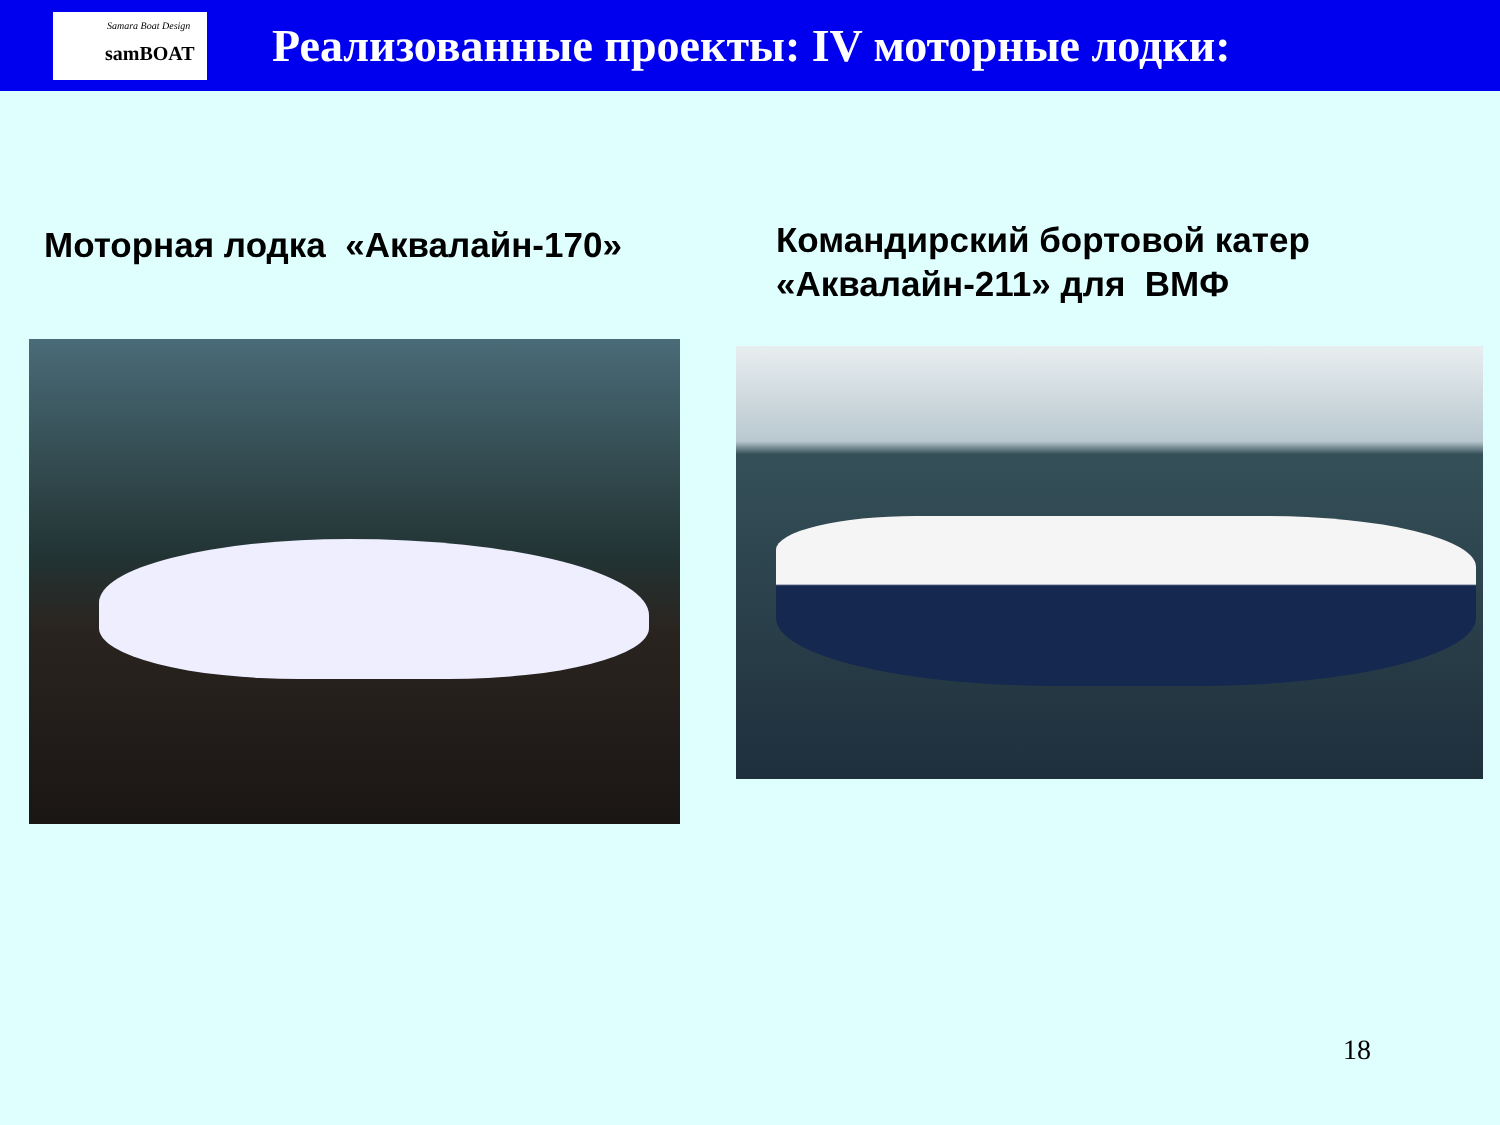Samara Boat Design
samBOAT
Реализованные проекты: IV моторные лодки:
Моторная лодка «Аквалайн-170»
Командирский бортовой катер
«Аквалайн-211» для ВМФ
18